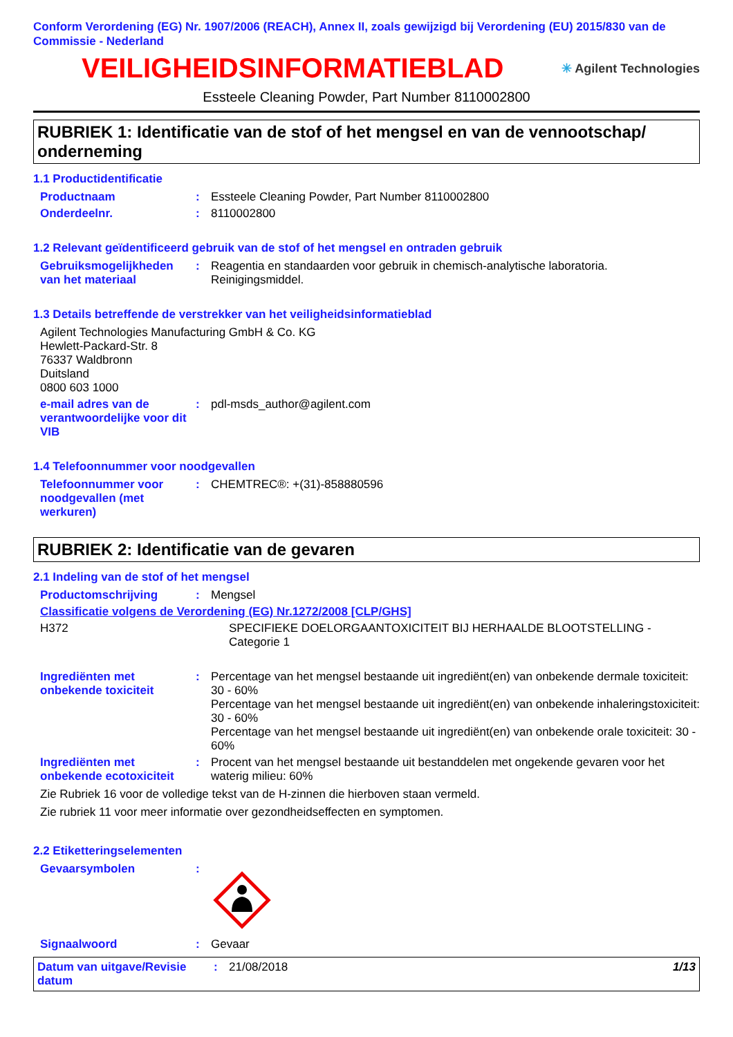Conform Verordening (EG) Nr. 1907/2006 (REACH), Annex II, zoals gewijzigd bij Verordening (EU) 2015/830 van de Commissie - Nederland
VEILIGHEIDSINFORMATIEBLAD
✳ Agilent Technologies
Essteele Cleaning Powder, Part Number 8110002800
RUBRIEK 1: Identificatie van de stof of het mengsel en van de vennootschap/ onderneming
1.1 Productidentificatie
Productnaam : Essteele Cleaning Powder, Part Number 8110002800
Onderdeelnr. : 8110002800
1.2 Relevant geïdentificeerd gebruik van de stof of het mengsel en ontraden gebruik
Gebruiksmogelijkheden van het materiaal
: Reagentia en standaarden voor gebruik in chemisch-analytische laboratoria.
Reinigingsmiddel.
1.3 Details betreffende de verstrekker van het veiligheidsinformatieblad
Agilent Technologies Manufacturing GmbH & Co. KG
Hewlett-Packard-Str. 8
76337 Waldbronn
Duitsland
0800 603 1000
e-mail adres van de verantwoordelijke voor dit VIB
: pdl-msds_author@agilent.com
1.4 Telefoonnummer voor noodgevallen
Telefoonnummer voor noodgevallen (met werkuren)
: CHEMTREC®: +(31)-858880596
RUBRIEK 2: Identificatie van de gevaren
2.1 Indeling van de stof of het mengsel
Productomschrijving : Mengsel
Classificatie volgens de Verordening (EG) Nr.1272/2008 [CLP/GHS]
H372 SPECIFIEKE DOELORGAANTOXICITEIT BIJ HERHAALDE BLOOTSTELLING - Categorie 1
Ingrediënten met onbekende toxiciteit
: Percentage van het mengsel bestaande uit ingrediënt(en) van onbekende dermale toxiciteit: 30 - 60%
Percentage van het mengsel bestaande uit ingrediënt(en) van onbekende inhaleringstoxiciteit: 30 - 60%
Percentage van het mengsel bestaande uit ingrediënt(en) van onbekende orale toxiciteit: 30 - 60%
Ingrediënten met onbekende ecotoxiciteit
: Procent van het mengsel bestaande uit bestanddelen met ongekende gevaren voor het waterig milieu: 60%
Zie Rubriek 16 voor de volledige tekst van de H-zinnen die hierboven staan vermeld.
Zie rubriek 11 voor meer informatie over gezondheidseffecten en symptomen.
2.2 Etiketteringselementen
Gevaarsymbolen :
Signaalwoord : Gevaar
Datum van uitgave/Revisie datum
: 21/08/2018 1/13